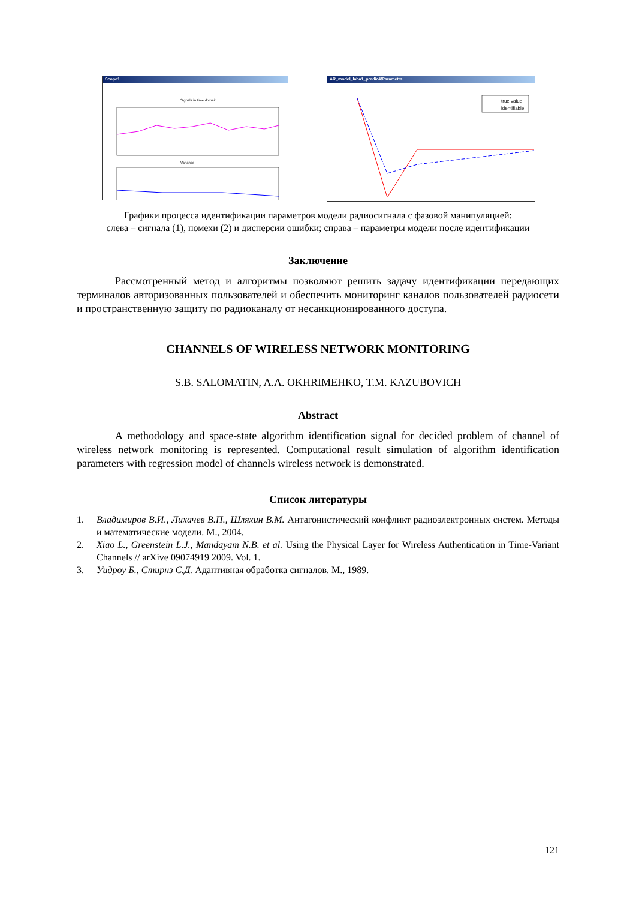Scope1
Signals in time domain
Variance
AR_model_laba1_predic4/Parametrs
true value
identifiable
Графики процесса идентификации параметров модели радиосигнала с фазовой манипуляцией:
слева – сигнала (1), помехи (2) и дисперсии ошибки; справа – параметры модели после идентификации
Заключение
Рассмотренный метод и алгоритмы позволяют решить задачу идентификации передающих терминалов авторизованных пользователей и обеспечить мониторинг каналов пользователей радиосети и пространственную защиту по радиоканалу от несанкционированного доступа.
CHANNELS OF WIRELESS NETWORK MONITORING
S.B. SALOMATIN, A.A. OKHRIMEHKO, T.M. KAZUBOVICH
Abstract
A methodology and space-state algorithm identification signal for decided problem of channel of wireless network monitoring is represented. Computational result simulation of algorithm identification parameters with regression model of channels wireless network is demonstrated.
Список литературы
1. Владимиров В.И., Лихачев В.П., Шляхин В.М. Антагонистический конфликт радиоэлектронных систем. Методы и математические модели. М., 2004.
2. Xiao L., Greenstein L.J., Mandayam N.B. et al. Using the Physical Layer for Wireless Authentication in Time-Variant Channels // arXive 09074919 2009. Vol. 1.
3. Уидроу Б., Стирнз С.Д. Адаптивная обработка сигналов. М., 1989.
121